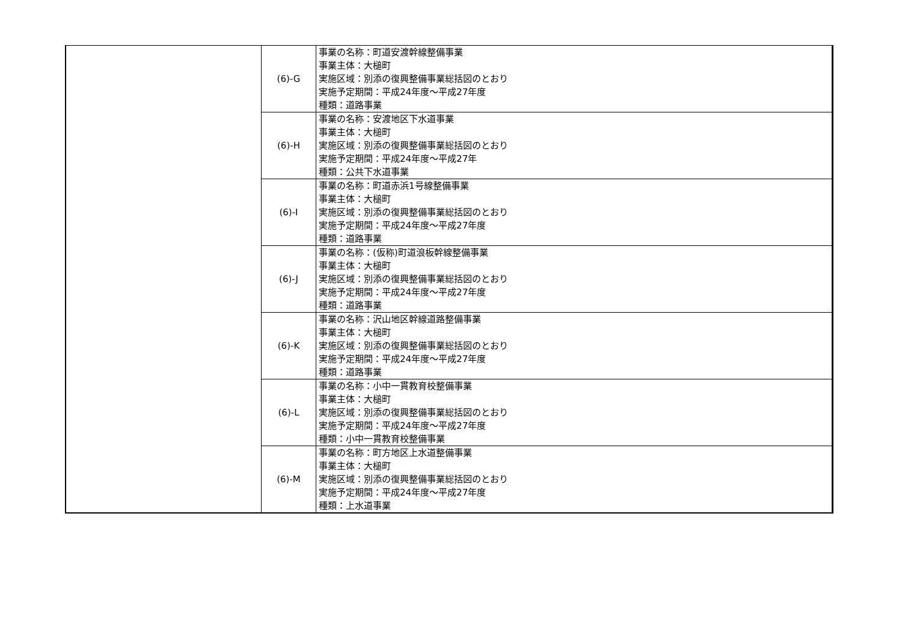| | (6)-G | 事業の名称：町道安渡幹線整備事業 事業主体：大槌町 実施区域：別添の復興整備事業総括図のとおり 実施予定期間：平成24年度～平成27年度 種類：道路事業 |
| | (6)-H | 事業の名称：安渡地区下水道事業 事業主体：大槌町 実施区域：別添の復興整備事業総括図のとおり 実施予定期間：平成24年度～平成27年 種類：公共下水道事業 |
| | (6)-I | 事業の名称：町道赤浜1号線整備事業 事業主体：大槌町 実施区域：別添の復興整備事業総括図のとおり 実施予定期間：平成24年度～平成27年度 種類：道路事業 |
| | (6)-J | 事業の名称：(仮称)町道浪板幹線整備事業 事業主体：大槌町 実施区域：別添の復興整備事業総括図のとおり 実施予定期間：平成24年度～平成27年度 種類：道路事業 |
| | (6)-K | 事業の名称：沢山地区幹線道路整備事業 事業主体：大槌町 実施区域：別添の復興整備事業総括図のとおり 実施予定期間：平成24年度～平成27年度 種類：道路事業 |
| | (6)-L | 事業の名称：小中一貫教育校整備事業 事業主体：大槌町 実施区域：別添の復興整備事業総括図のとおり 実施予定期間：平成24年度～平成27年度 種類：小中一貫教育校整備事業 |
| | (6)-M | 事業の名称：町方地区上水道整備事業 事業主体：大槌町 実施区域：別添の復興整備事業総括図のとおり 実施予定期間：平成24年度～平成27年度 種類：上水道事業 |